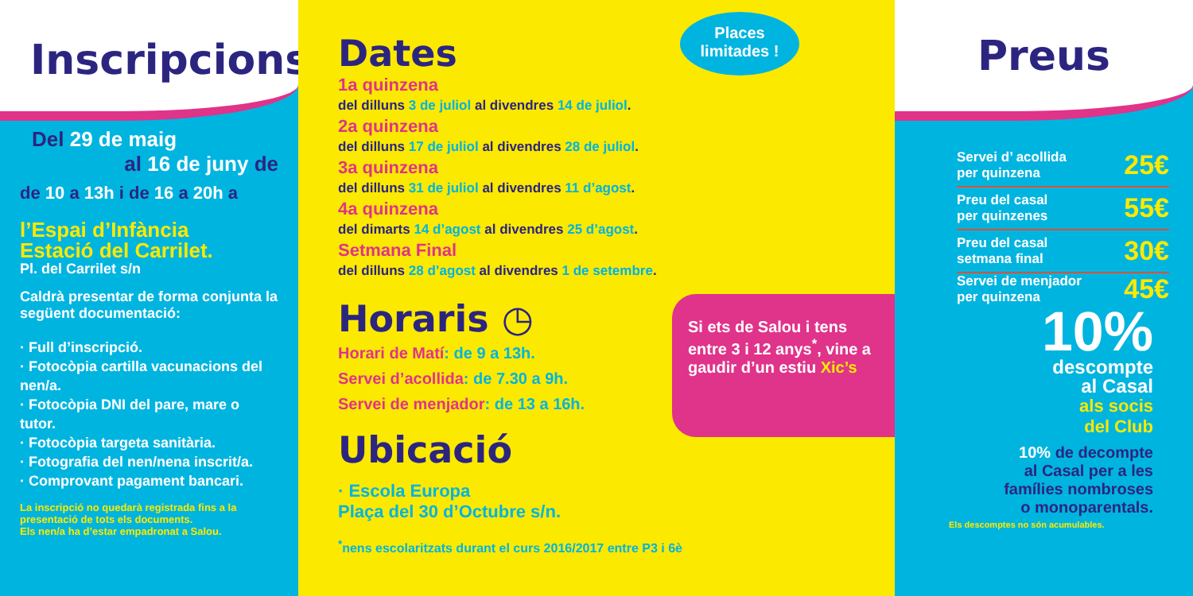Inscripcions
Del 29 de maig
al 16 de juny de
de 10 a 13h i de 16 a 20h a
l’Espai d’Infància
Estació del Carrilet.
Pl. del Carrilet s/n
Caldrà presentar de forma conjunta la següent documentació:
· Full d’inscripció.
· Fotocòpia cartilla vacunacions del nen/a.
· Fotocòpia DNI del pare, mare o tutor.
· Fotocòpia targeta sanitària.
· Fotografia del nen/nena inscrit/a.
· Comprovant pagament bancari.
La inscripció no quedarà registrada fins a la presentació de tots els documents.
Els nen/a ha d’estar empadronat a Salou.
Places limitades !
Dates
1a quinzena
del dilluns 3 de juliol al divendres 14 de juliol.
2a quinzena
del dilluns 17 de juliol al divendres 28 de juliol.
3a quinzena
del dilluns 31 de juliol al divendres 11 d’agost.
4a quinzena
del dimarts 14 d’agost al divendres 25 d’agost.
Setmana Final
del dilluns 28 d’agost al divendres 1 de setembre.
Horaris ◷
Horari de Matí: de 9 a 13h.
Servei d’acollida: de 7.30 a 9h.
Servei de menjador: de 13 a 16h.
Ubicació
· Escola Europa
Plaça del 30 d’Octubre s/n.
<sup>*</sup> nens escolaritzats durant el curs 2016/2017 entre P3 i 6è
Si ets de Salou i tens entre 3 i 12 anys<sup>*</sup>, vine a gaudir d’un estiu Xic’s
Preus
Servei d’ acollida
per quinzena 25€
Preu del casal
per quinzenes 55€
Preu del casal
setmana final 30€
Servei de menjador
per quinzena 45€
10%
descompte
al Casal
als socis
del Club
10% de decompte
al Casal per a les
famílies nombroses
o monoparentals.
Els descomptes no són acumulables.